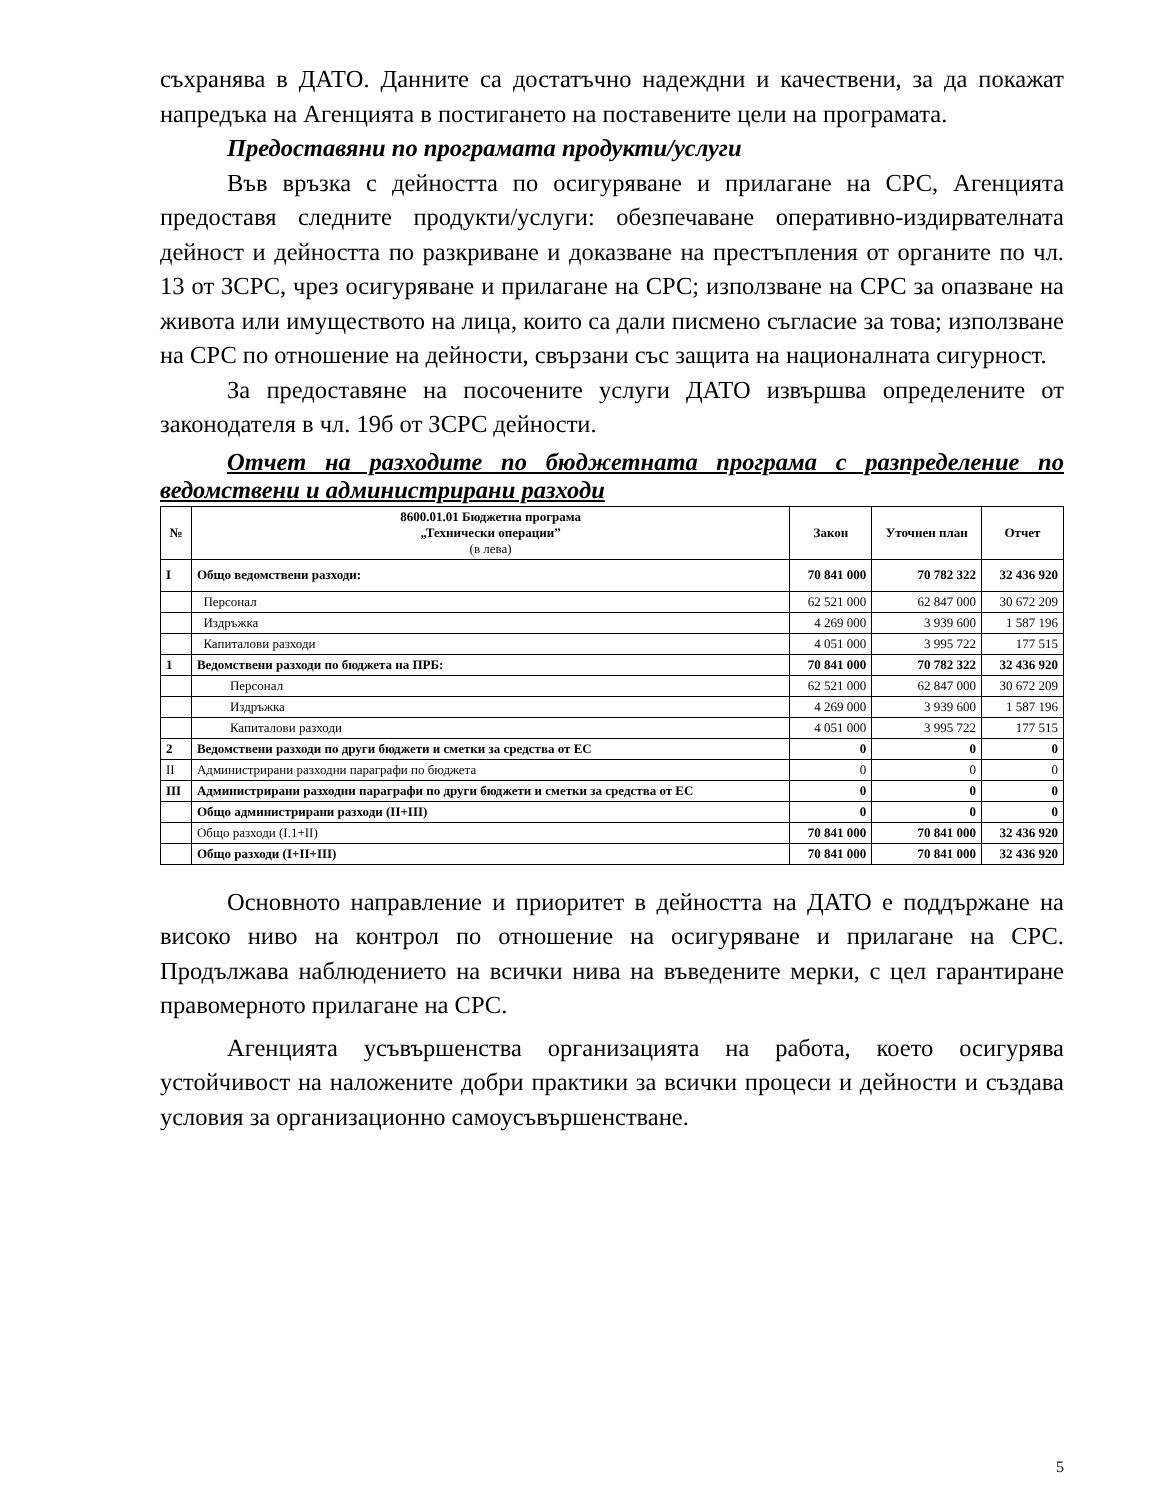съхранява в ДАТО. Данните са достатъчно надеждни и качествени, за да покажат напредъка на Агенцията в постигането на поставените цели на програмата.
Предоставяни по програмата продукти/услуги
Във връзка с дейността по осигуряване и прилагане на СРС, Агенцията предоставя следните продукти/услуги: обезпечаване оперативно-издирвателната дейност и дейността по разкриване и доказване на престъпления от органите по чл. 13 от ЗСРС, чрез осигуряване и прилагане на СРС; използване на СРС за опазване на живота или имуществото на лица, които са дали писмено съгласие за това; използване на СРС по отношение на дейности, свързани със защита на националната сигурност.
За предоставяне на посочените услуги ДАТО извършва определените от законодателя в чл. 19б от ЗСРС дейности.
Отчет на разходите по бюджетната програма с разпределение по ведомствени и администрирани разходи
| № | 8600.01.01 Бюджетна програма „Технически операции” (в лева) | Закон | Уточнен план | Отчет |
| --- | --- | --- | --- | --- |
| I | Общо ведомствени разходи: | 70 841 000 | 70 782 322 | 32 436 920 |
| | Персонал | 62 521 000 | 62 847 000 | 30 672 209 |
| | Издръжка | 4 269 000 | 3 939 600 | 1 587 196 |
| | Капиталови разходи | 4 051 000 | 3 995 722 | 177 515 |
| 1 | Ведомствени разходи по бюджета на ПРБ: | 70 841 000 | 70 782 322 | 32 436 920 |
| | Персонал | 62 521 000 | 62 847 000 | 30 672 209 |
| | Издръжка | 4 269 000 | 3 939 600 | 1 587 196 |
| | Капиталови разходи | 4 051 000 | 3 995 722 | 177 515 |
| 2 | Ведомствени разходи по други бюджети и сметки за средства от ЕС | 0 | 0 | 0 |
| II | Администрирани разходни параграфи по бюджета | 0 | 0 | 0 |
| III | Администрирани разходни параграфи по други бюджети и сметки за средства от ЕС | 0 | 0 | 0 |
| | Общо администрирани разходи (II+III) | 0 | 0 | 0 |
| | Общо разходи (I.1+II) | 70 841 000 | 70 841 000 | 32 436 920 |
| | Общо разходи (I+II+III) | 70 841 000 | 70 841 000 | 32 436 920 |
Основното направление и приоритет в дейността на ДАТО е поддържане на високо ниво на контрол по отношение на осигуряване и прилагане на СРС. Продължава наблюдението на всички нива на въведените мерки, с цел гарантиране правомерното прилагане на СРС.
Агенцията усъвършенства организацията на работа, което осигурява устойчивост на наложените добри практики за всички процеси и дейности и създава условия за организационно самоусъвършенстване.
5